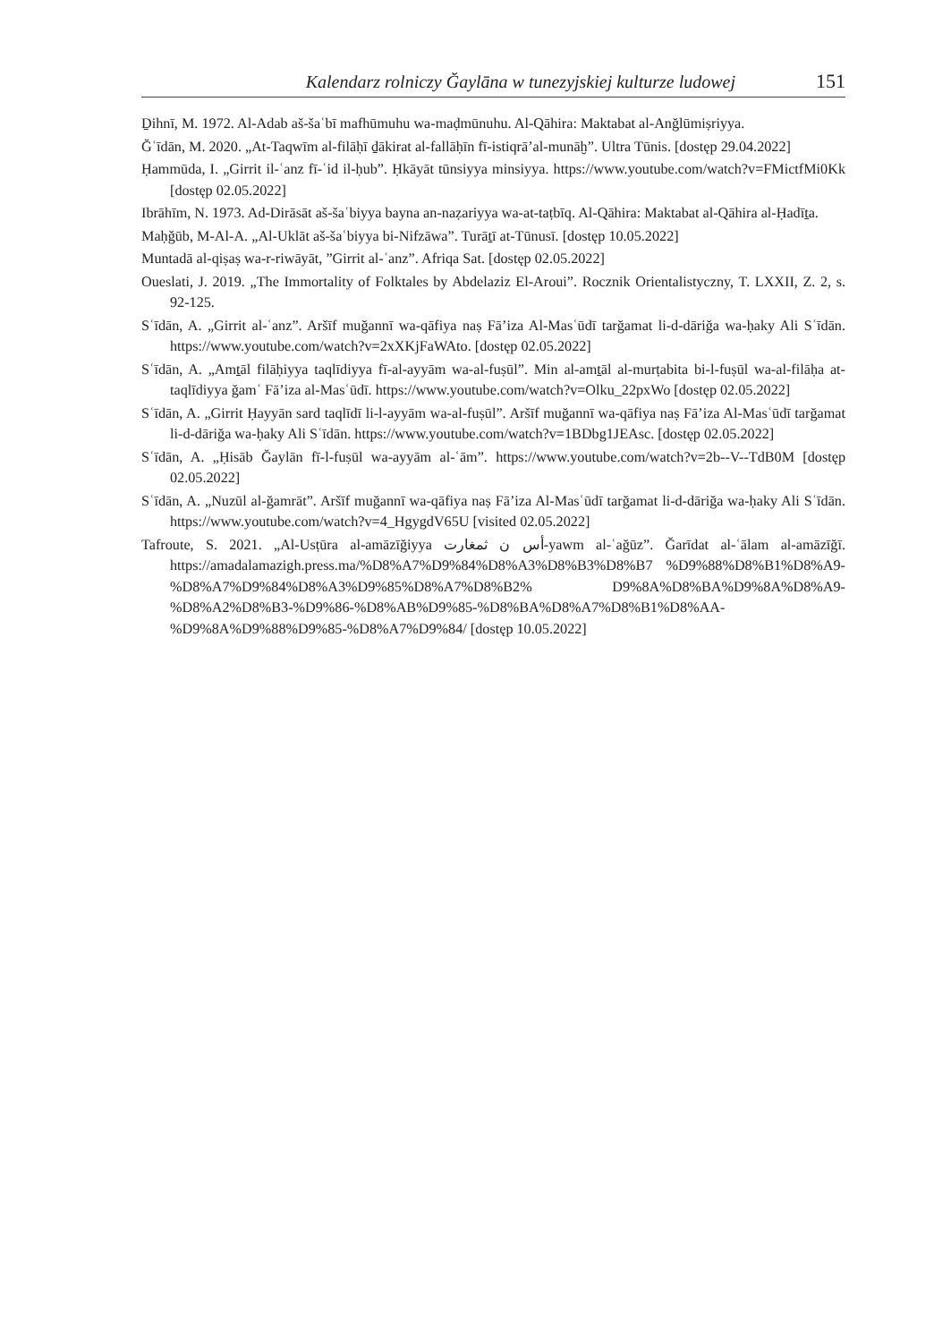Kalendarz rolniczy Ğaylāna w tunezyjskiej kulturze ludowej 151
Ḏihnī, M. 1972. Al-Adab aš-šaʿbī mafhūmuhu wa-maḍmūnuhu. Al-Qāhira: Maktabat al-Anğlūmiṣriyya.
Ğʿīdān, M. 2020. „At-Taqwīm al-filāḥī ḏākirat al-fallāḥīn fī-istiqrā’al-munāḫ”. Ultra Tūnis. [dostęp 29.04.2022]
Ḥammūda, I. „Girrit il-ʿanz fī-ʿid il-ḥub”. Ḥkāyāt tūnsiyya minsiyya. https://www.youtube.com/watch?v=FMictfMi0Kk [dostęp 02.05.2022]
Ibrāhīm, N. 1973. Ad-Dirāsāt aš-šaʿbiyya bayna an-naẓariyya wa-at-taṭbīq. Al-Qāhira: Maktabat al-Qāhira al-Ḥadīṯa.
Maḥǧūb, M-Al-A. „Al-Uklāt aš-šaʿbiyya bi-Nifzāwa”. Turāṯī at-Tūnusī. [dostęp 10.05.2022]
Muntadā al-qiṣaṣ wa-r-riwāyāt, ”Girrit al-ʿanz”. Afriqa Sat. [dostęp 02.05.2022]
Oueslati, J. 2019. „The Immortality of Folktales by Abdelaziz El-Aroui”. Rocznik Orientalistyczny, T. LXXII, Z. 2, s. 92-125.
Sʿīdān, A. „Girrit al-ʿanz”. Aršīf muğannī wa-qāfiya naṣ Fā’iza Al-Masʿūdī tarğamat li-d-dāriğa wa-ḥaky Ali Sʿīdān. https://www.youtube.com/watch?v=2xXKjFaWAto. [dostęp 02.05.2022]
Sʿīdān, A. „Amṯāl filāḥiyya taqlīdiyya fī-al-ayyām wa-al-fuṣūl”. Min al-amṯāl al-murṭabita bi-l-fuṣūl wa-al-filāḥa at-taqlīdiyya ğamʿ Fā’iza al-Masʿūdī. https://www.youtube.com/watch?v=Olku_22pxWo [dostęp 02.05.2022]
Sʿīdān, A. „Girrit Ḥayyān sard taqlīdī li-l-ayyām wa-al-fuṣūl”. Aršīf muğannī wa-qāfiya naṣ Fā’iza Al-Masʿūdī tarğamat li-d-dāriğa wa-ḥaky Ali Sʿīdān. https://www.youtube.com/watch?v=1BDbg1JEAsc. [dostęp 02.05.2022]
Sʿīdān, A. „Ḥisāb Ğaylān fī-l-fuṣūl wa-ayyām al-ʿām”. https://www.youtube.com/watch?v=2b--V--TdB0M [dostęp 02.05.2022]
Sʿīdān, A. „Nuzūl al-ğamrāt”. Aršīf muğannī wa-qāfiya naṣ Fā’iza Al-Masʿūdī tarğamat li-d-dāriğa wa-ḥaky Ali Sʿīdān. https://www.youtube.com/watch?v=4_HgygdV65U [visited 02.05.2022]
Tafroute, S. 2021. „Al-Usṭūra al-amāzīğiyya أس ن ثمغارت-yawm al-ʿağūz”. Ğarīdat al-ʿālam al-amāzīğī. https://amadalamazigh.press.ma/%D8%A7%D9%84%D8%A3%D8%B3%D8%B7 %D9%88%D8%B1%D8%A9-%D8%A7%D9%84%D8%A3%D9%85%D8%A7%D8%B2% D9%8A%D8%BA%D9%8A%D8%A9-%D8%A2%D8%B3-%D9%86-%D8%AB%D9%85-%D8%BA%D8%A7%D8%B1%D8%AA-%D9%8A%D9%88%D9%85-%D8%A7%D9%84/ [dostęp 10.05.2022]